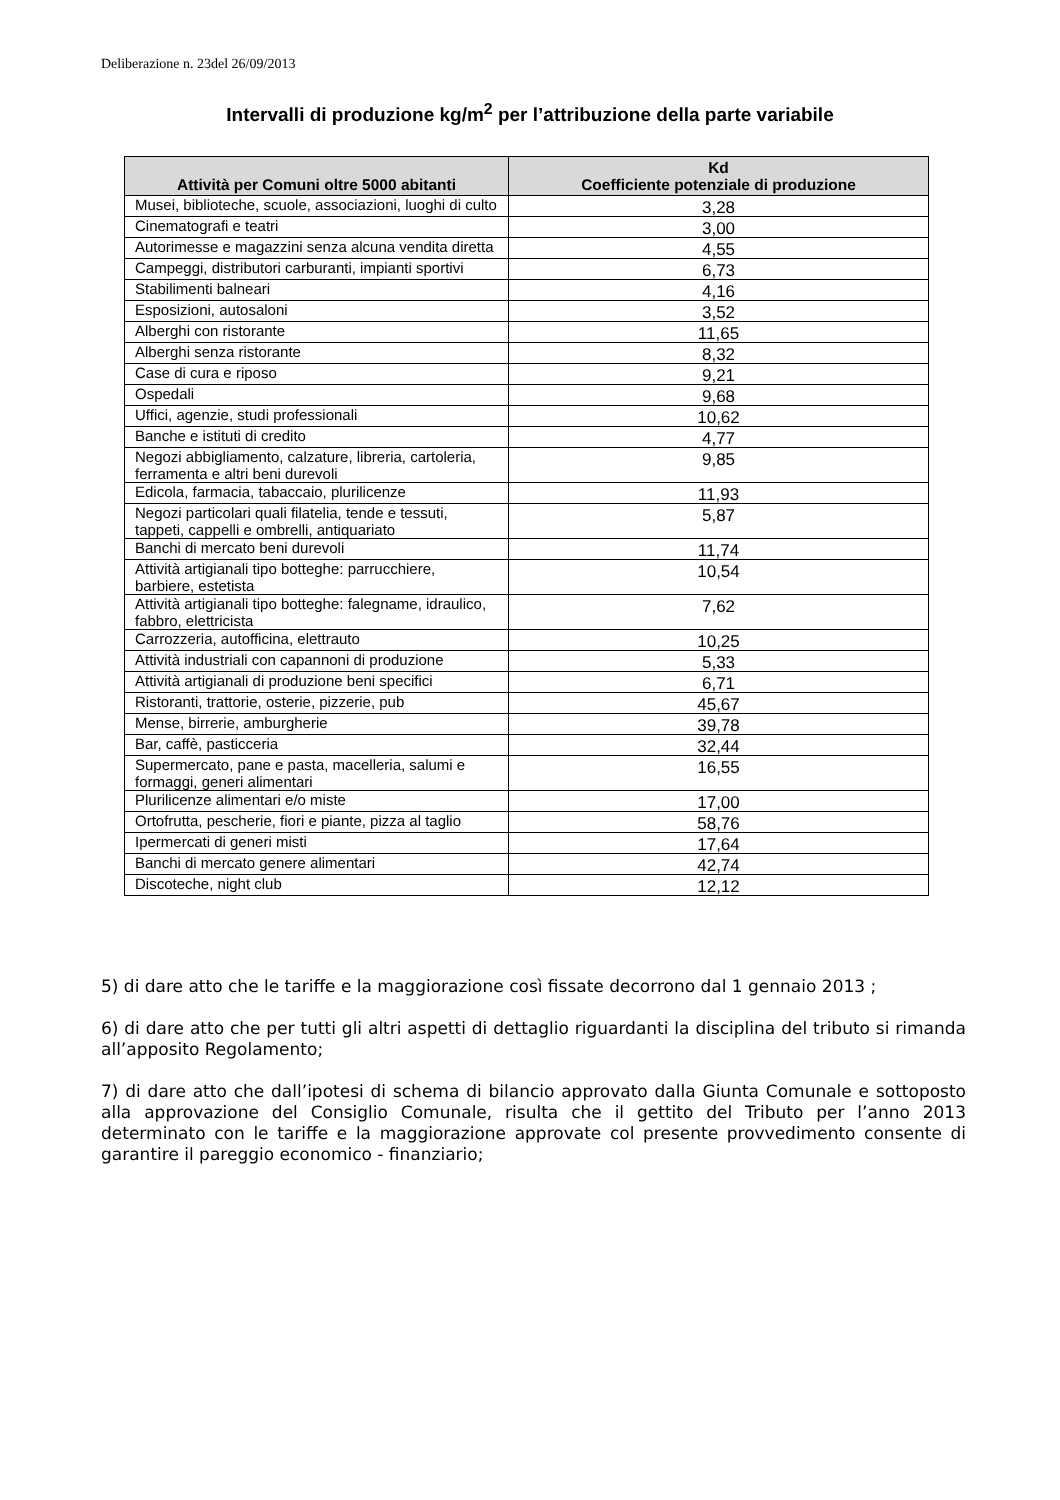Deliberazione n. 23del 26/09/2013
Intervalli di produzione kg/m<sup>2</sup> per l’attribuzione della parte variabile
| Attività per Comuni oltre 5000 abitanti | Kd Coefficiente potenziale di produzione |
| --- | --- |
| Musei, biblioteche, scuole, associazioni, luoghi di culto | 3,28 |
| Cinematografi e teatri | 3,00 |
| Autorimesse e magazzini senza alcuna vendita diretta | 4,55 |
| Campeggi, distributori carburanti, impianti sportivi | 6,73 |
| Stabilimenti balneari | 4,16 |
| Esposizioni, autosaloni | 3,52 |
| Alberghi con ristorante | 11,65 |
| Alberghi senza ristorante | 8,32 |
| Case di cura e riposo | 9,21 |
| Ospedali | 9,68 |
| Uffici, agenzie, studi professionali | 10,62 |
| Banche e istituti di credito | 4,77 |
| Negozi abbigliamento, calzature, libreria, cartoleria, ferramenta e altri beni durevoli | 9,85 |
| Edicola, farmacia, tabaccaio, plurilicenze | 11,93 |
| Negozi particolari quali filatelia, tende e tessuti, tappeti, cappelli e ombrelli, antiquariato | 5,87 |
| Banchi di mercato beni durevoli | 11,74 |
| Attività artigianali tipo botteghe: parrucchiere, barbiere, estetista | 10,54 |
| Attività artigianali tipo botteghe: falegname, idraulico, fabbro, elettricista | 7,62 |
| Carrozzeria, autofficina, elettrauto | 10,25 |
| Attività industriali con capannoni di produzione | 5,33 |
| Attività artigianali di produzione beni specifici | 6,71 |
| Ristoranti, trattorie, osterie, pizzerie, pub | 45,67 |
| Mense, birrerie, amburgherie | 39,78 |
| Bar, caffè, pasticceria | 32,44 |
| Supermercato, pane e pasta, macelleria, salumi e formaggi, generi alimentari | 16,55 |
| Plurilicenze alimentari e/o miste | 17,00 |
| Ortofrutta, pescherie, fiori e piante, pizza al taglio | 58,76 |
| Ipermercati di generi misti | 17,64 |
| Banchi di mercato genere alimentari | 42,74 |
| Discoteche, night club | 12,12 |
5) di dare atto che le tariffe e la maggiorazione così fissate decorrono dal 1 gennaio 2013 ;
6) di dare atto che per tutti gli altri aspetti di dettaglio riguardanti la disciplina del tributo si rimanda all’apposito Regolamento;
7) di dare atto che dall’ipotesi di schema di bilancio approvato dalla Giunta Comunale e sottoposto alla approvazione del Consiglio Comunale, risulta che il gettito del Tributo per l’anno 2013 determinato con le tariffe e la maggiorazione approvate col presente provvedimento consente di garantire il pareggio economico - finanziario;